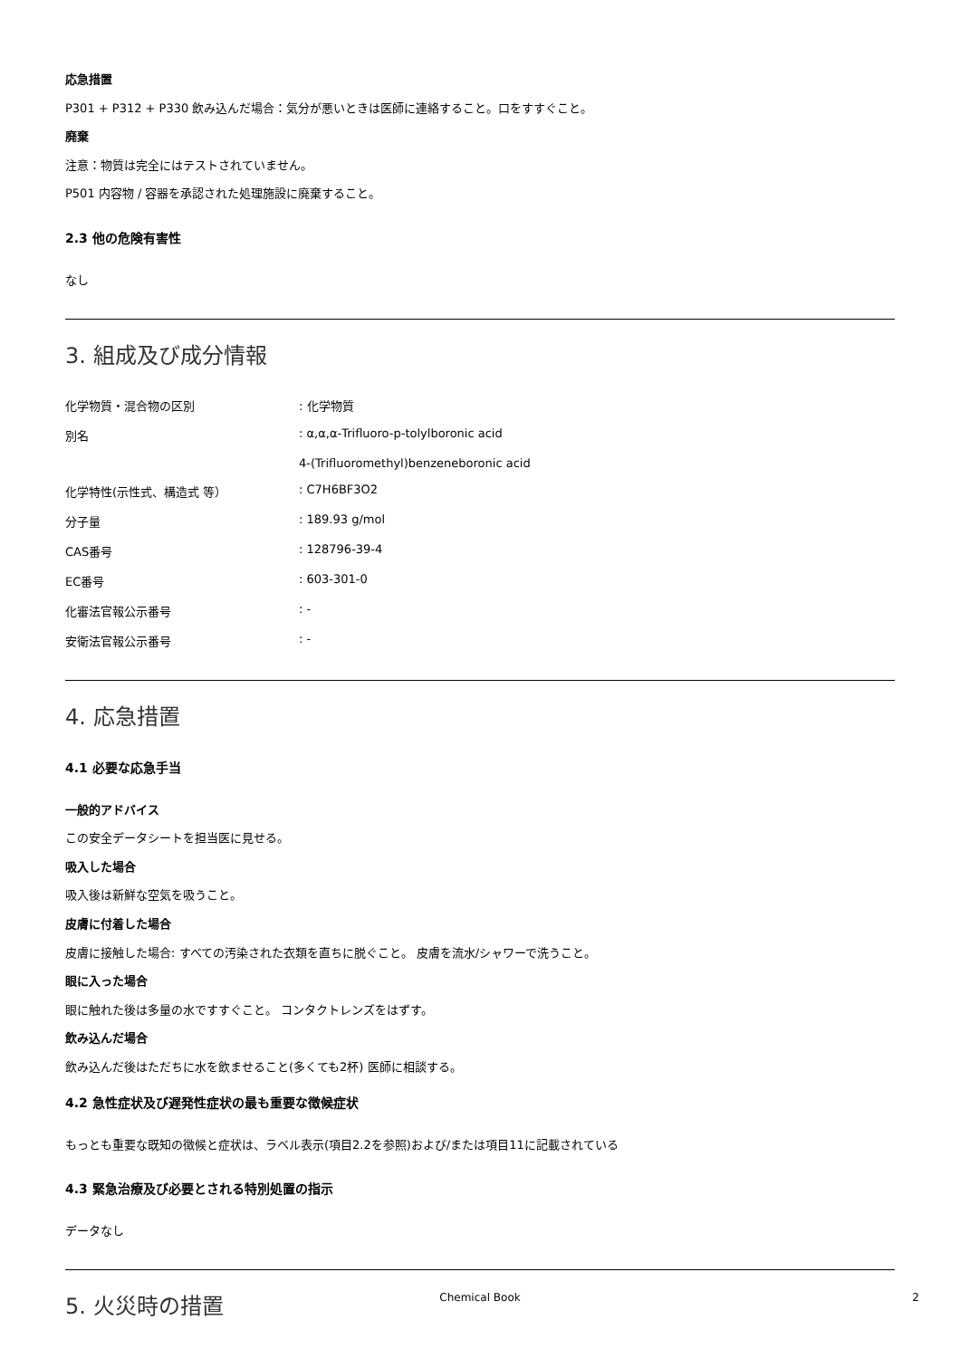応急措置
P301 + P312 + P330 飲み込んだ場合：気分が悪いときは医師に連絡すること。口をすすぐこと。
廃棄
注意：物質は完全にはテストされていません。
P501 内容物 / 容器を承認された処理施設に廃棄すること。
2.3 他の危険有害性
なし
3. 組成及び成分情報
| 化学物質・混合物の区別 | : 化学物質 |
| 別名 | : α,α,α-Trifluoro-p-tolylboronic acid |
| | 4-(Trifluoromethyl)benzeneboronic acid |
| 化学特性(示性式、構造式 等） | : C7H6BF3O2 |
| 分子量 | : 189.93 g/mol |
| CAS番号 | : 128796-39-4 |
| EC番号 | : 603-301-0 |
| 化審法官報公示番号 | : - |
| 安衛法官報公示番号 | : - |
4. 応急措置
4.1 必要な応急手当
一般的アドバイス
この安全データシートを担当医に見せる。
吸入した場合
吸入後は新鮮な空気を吸うこと。
皮膚に付着した場合
皮膚に接触した場合: すべての汚染された衣類を直ちに脱ぐこと。 皮膚を流水/シャワーで洗うこと。
眼に入った場合
眼に触れた後は多量の水ですすぐこと。 コンタクトレンズをはずす。
飲み込んだ場合
飲み込んだ後はただちに水を飲ませること(多くても2杯) 医師に相談する。
4.2 急性症状及び遅発性症状の最も重要な徴候症状
もっとも重要な既知の徴候と症状は、ラベル表示(項目2.2を参照)および/または項目11に記載されている
4.3 緊急治療及び必要とされる特別処置の指示
データなし
5. 火災時の措置
Chemical Book
2